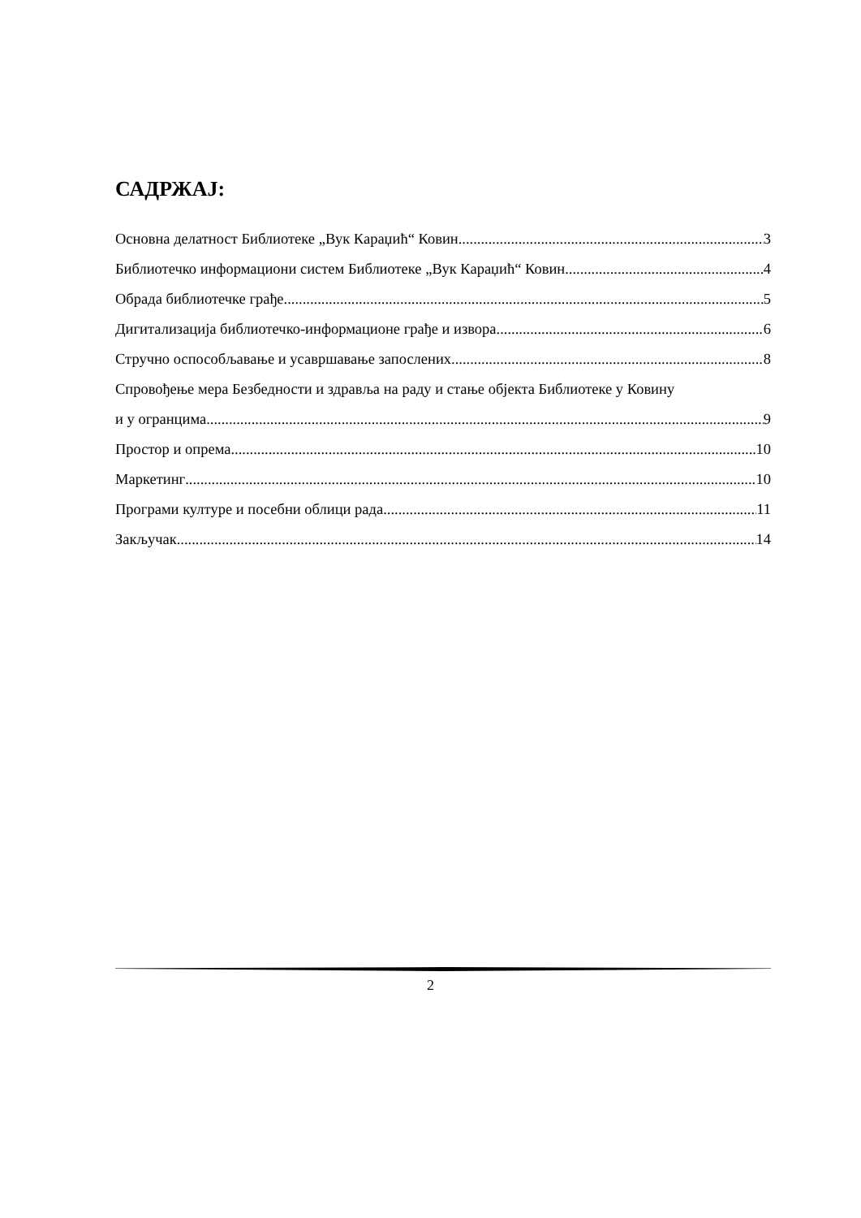САДРЖАЈ:
Основна делатност Библиотеке „Вук Караџић“ Ковин 3
Библиотечко информациони систем Библиотеке „Вук Караџић“ Ковин 4
Обрада библиотечке грађе 5
Дигитализација библиотечко-информационе грађе и извора 6
Стручно оспособљавање и усавршавање запослених 8
Спровођење мера Безбедности и здравља на раду и стање објекта Библиотеке у Ковину
и у огранцима 9
Простор и опрема 10
Маркетинг 10
Програми културе и посебни облици рада 11
Закључак 14
2